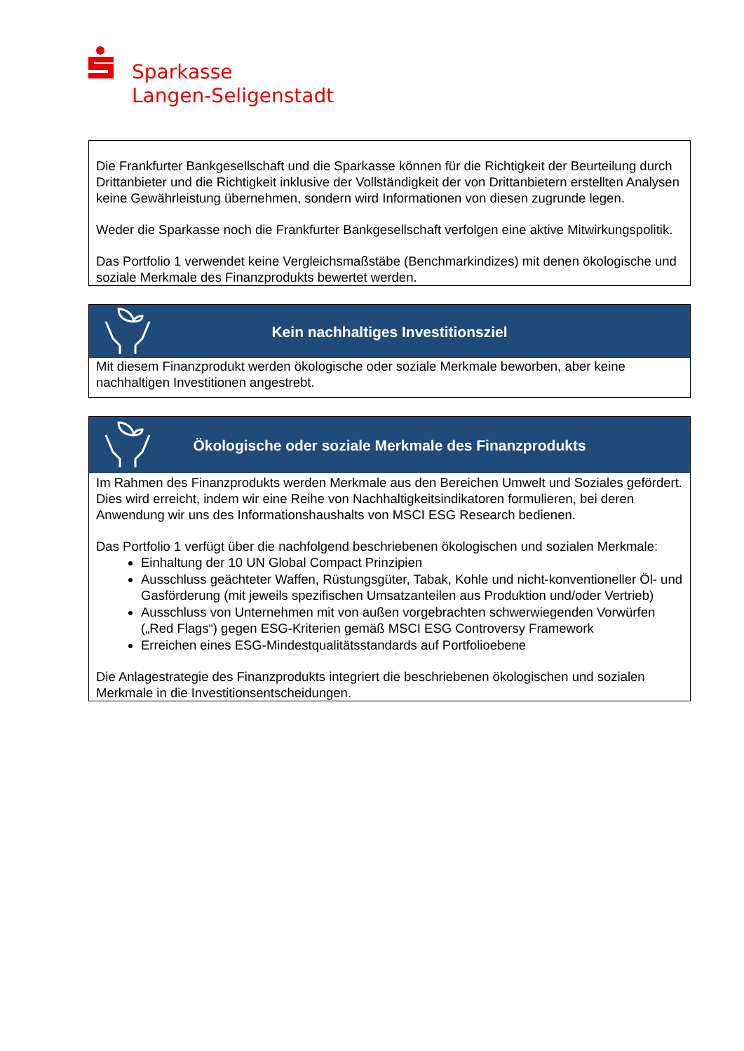Sparkasse
Langen-Seligenstadt
Die Frankfurter Bankgesellschaft und die Sparkasse können für die Richtigkeit der Beurteilung durch Drittanbieter und die Richtigkeit inklusive der Vollständigkeit der von Drittanbietern erstellten Analysen keine Gewährleistung übernehmen, sondern wird Informationen von diesen zugrunde legen.
Weder die Sparkasse noch die Frankfurter Bankgesellschaft verfolgen eine aktive Mitwirkungspolitik.
Das Portfolio 1 verwendet keine Vergleichsmaßstäbe (Benchmarkindizes) mit denen ökologische und soziale Merkmale des Finanzprodukts bewertet werden.
Kein nachhaltiges Investitionsziel
Mit diesem Finanzprodukt werden ökologische oder soziale Merkmale beworben, aber keine nachhaltigen Investitionen angestrebt.
Ökologische oder soziale Merkmale des Finanzprodukts
Im Rahmen des Finanzprodukts werden Merkmale aus den Bereichen Umwelt und Soziales gefördert. Dies wird erreicht, indem wir eine Reihe von Nachhaltigkeitsindikatoren formulieren, bei deren Anwendung wir uns des Informationshaushalts von MSCI ESG Research bedienen.
Das Portfolio 1 verfügt über die nachfolgend beschriebenen ökologischen und sozialen Merkmale:
Einhaltung der 10 UN Global Compact Prinzipien
Ausschluss geächteter Waffen, Rüstungsgüter, Tabak, Kohle und nicht-konventioneller Öl- und Gasförderung (mit jeweils spezifischen Umsatzanteilen aus Produktion und/oder Vertrieb)
Ausschluss von Unternehmen mit von außen vorgebrachten schwerwiegenden Vorwürfen („Red Flags“) gegen ESG-Kriterien gemäß MSCI ESG Controversy Framework
Erreichen eines ESG-Mindestqualitätsstandards auf Portfolioebene
Die Anlagestrategie des Finanzprodukts integriert die beschriebenen ökologischen und sozialen Merkmale in die Investitionsentscheidungen.